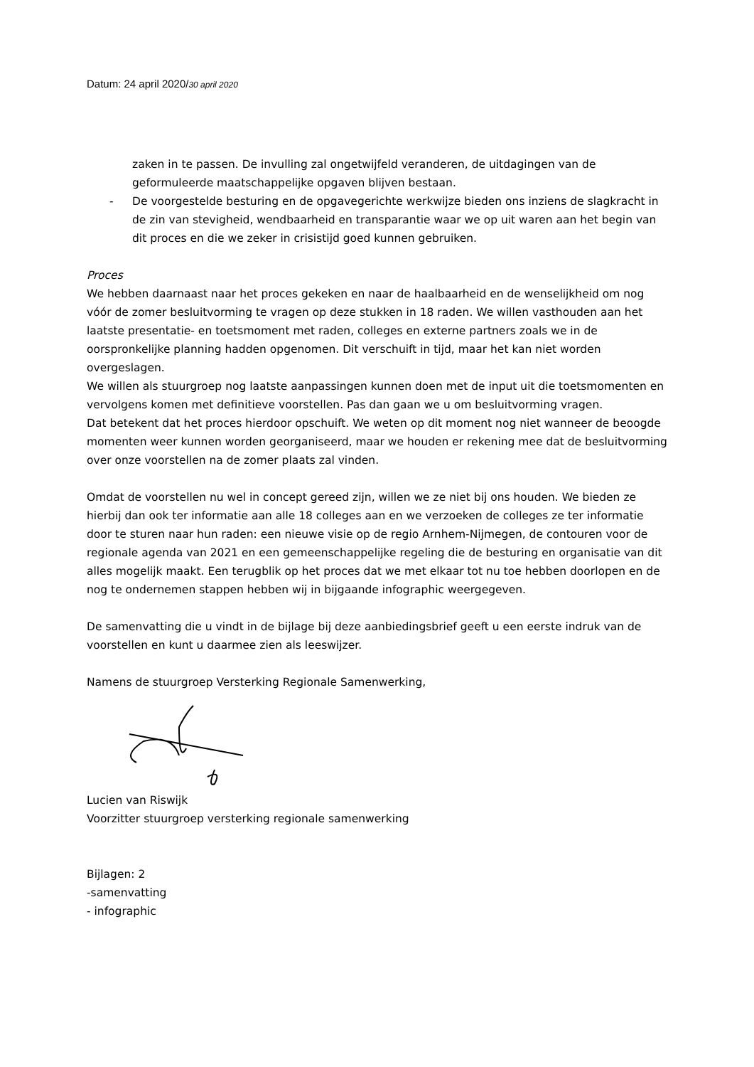Datum: 24 april 2020/30 april 2020
zaken in te passen. De invulling zal ongetwijfeld veranderen, de uitdagingen van de geformuleerde maatschappelijke opgaven blijven bestaan.
- De voorgestelde besturing en de opgavegerichte werkwijze bieden ons inziens de slagkracht in de zin van stevigheid, wendbaarheid en transparantie waar we op uit waren aan het begin van dit proces en die we zeker in crisistijd goed kunnen gebruiken.
Proces
We hebben daarnaast naar het proces gekeken en naar de haalbaarheid en de wenselijkheid om nog vóór de zomer besluitvorming te vragen op deze stukken in 18 raden. We willen vasthouden aan het laatste presentatie- en toetsmoment met raden, colleges en externe partners zoals we in de oorspronkelijke planning hadden opgenomen. Dit verschuift in tijd, maar het kan niet worden overgeslagen.
We willen als stuurgroep nog laatste aanpassingen kunnen doen met de input uit die toetsmomenten en vervolgens komen met definitieve voorstellen. Pas dan gaan we u om besluitvorming vragen.
Dat betekent dat het proces hierdoor opschuift. We weten op dit moment nog niet wanneer de beoogde momenten weer kunnen worden georganiseerd, maar we houden er rekening mee dat de besluitvorming over onze voorstellen na de zomer plaats zal vinden.
Omdat de voorstellen nu wel in concept gereed zijn, willen we ze niet bij ons houden. We bieden ze hierbij dan ook ter informatie aan alle 18 colleges aan en we verzoeken de colleges ze ter informatie door te sturen naar hun raden: een nieuwe visie op de regio Arnhem-Nijmegen, de contouren voor de regionale agenda van 2021 en een gemeenschappelijke regeling die de besturing en organisatie van dit alles mogelijk maakt. Een terugblik op het proces dat we met elkaar tot nu toe hebben doorlopen en de nog te ondernemen stappen hebben wij in bijgaande infographic weergegeven.
De samenvatting die u vindt in de bijlage bij deze aanbiedingsbrief geeft u een eerste indruk van de voorstellen en kunt u daarmee zien als leeswijzer.
Namens de stuurgroep Versterking Regionale Samenwerking,
Lucien van Riswijk
Voorzitter stuurgroep versterking regionale samenwerking
Bijlagen: 2
-samenvatting
- infographic